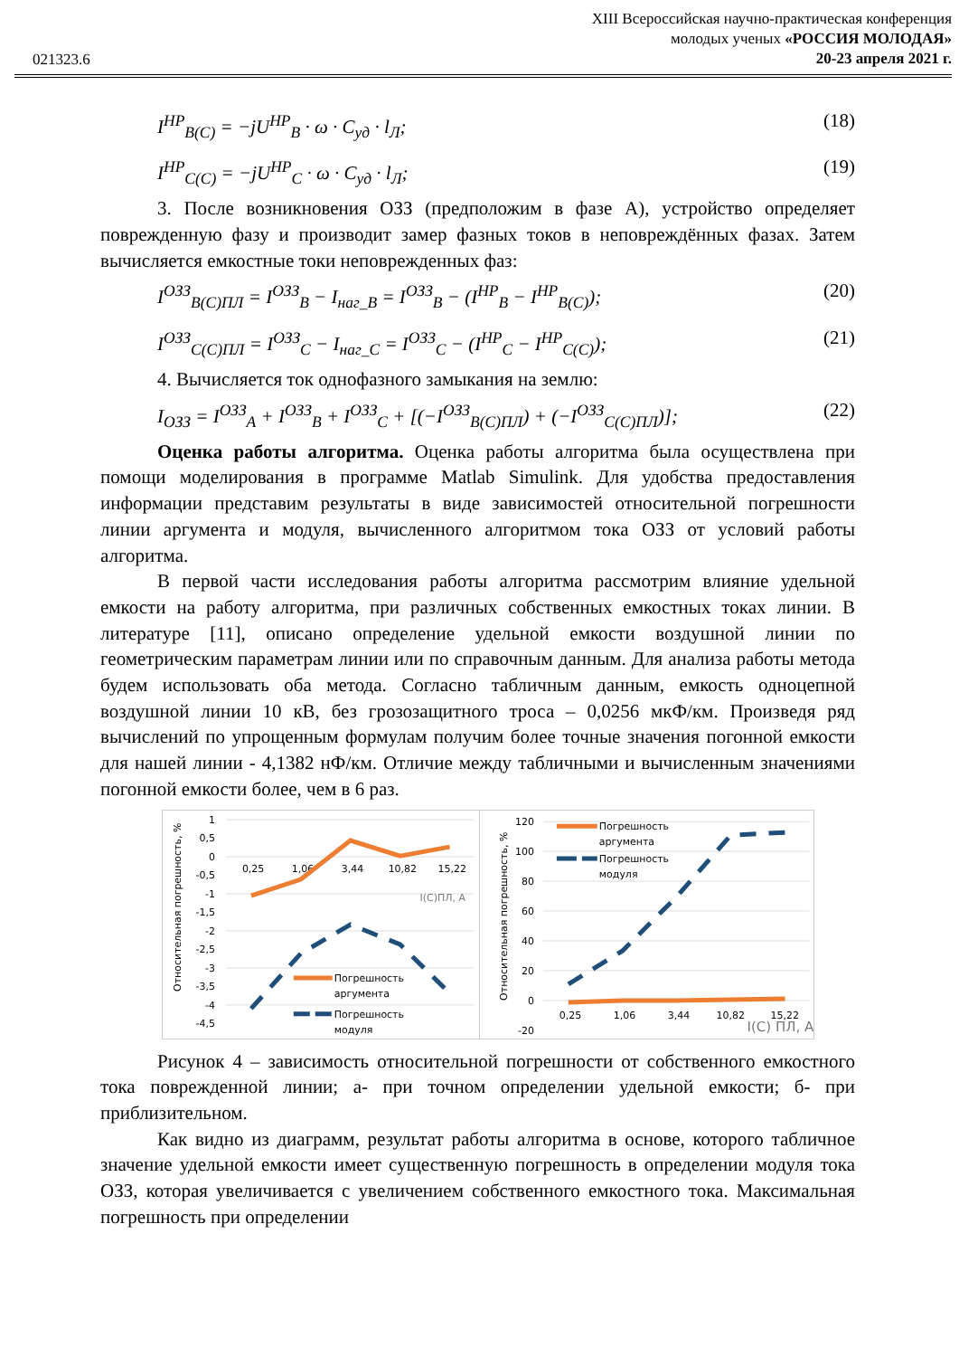021323.6
XIII Всероссийская научно-практическая конференция
молодых ученых «РОССИЯ МОЛОДАЯ»
20-23 апреля 2021 г.
I<sup>НР</sup><sub>B(C)</sub> = −jU<sup>НР</sup><sub>B</sub> · ω · C<sub>уд</sub> · l<sub>Л</sub>; (18)
I<sup>НР</sup><sub>C(C)</sub> = −jU<sup>НР</sup><sub>C</sub> · ω · C<sub>уд</sub> · l<sub>Л</sub>; (19)
3. После возникновения ОЗЗ (предположим в фазе А), устройство определяет поврежденную фазу и производит замер фазных токов в неповреждённых фазах. Затем вычисляется емкостные токи неповрежденных фаз:
I<sup>ОЗЗ</sup><sub>B(C)ПЛ</sub> = I<sup>ОЗЗ</sup><sub>B</sub> − I<sub>наг_B</sub> = I<sup>ОЗЗ</sup><sub>B</sub> − (I<sup>НР</sup><sub>B</sub> − I<sup>НР</sup><sub>B(C)</sub>); (20)
I<sup>ОЗЗ</sup><sub>C(C)ПЛ</sub> = I<sup>ОЗЗ</sup><sub>C</sub> − I<sub>наг_C</sub> = I<sup>ОЗЗ</sup><sub>C</sub> − (I<sup>НР</sup><sub>C</sub> − I<sup>НР</sup><sub>C(C)</sub>); (21)
4. Вычисляется ток однофазного замыкания на землю:
I<sub>ОЗЗ</sub> = I<sup>ОЗЗ</sup><sub>A</sub> + I<sup>ОЗЗ</sup><sub>B</sub> + I<sup>ОЗЗ</sup><sub>C</sub> + [(−I<sup>ОЗЗ</sup><sub>B(C)ПЛ</sub>) + (−I<sup>ОЗЗ</sup><sub>C(C)ПЛ</sub>)]; (22)
Оценка работы алгоритма. Оценка работы алгоритма была осуществлена при помощи моделирования в программе Matlab Simulink. Для удобства предоставления информации представим результаты в виде зависимостей относительной погрешности линии аргумента и модуля, вычисленного алгоритмом тока ОЗЗ от условий работы алгоритма.
В первой части исследования работы алгоритма рассмотрим влияние удельной емкости на работу алгоритма, при различных собственных емкостных токах линии. В литературе [11], описано определение удельной емкости воздушной линии по геометрическим параметрам линии или по справочным данным. Для анализа работы метода будем использовать оба метода. Согласно табличным данным, емкость одноцепной воздушной линии 10 кВ, без грозозащитного троса – 0,0256 мкФ/км. Произведя ряд вычислений по упрощенным формулам получим более точные значения погонной емкости для нашей линии - 4,1382 нФ/км. Отличие между табличными и вычисленным значениями погонной емкости более, чем в 6 раз.
Относительная погрешность, %
1
0,5
0
-0,5
-1
-1,5
-2
-2,5
-3
-3,5
-4
-4,5
0,25
1,06
3,44
10,82
15,22
I(С)ПЛ, А
Погрешность
аргумента
Погрешность
модуля
Относительная погрешность, %
120
100
80
60
40
20
0
-20
0,25
1,06
3,44
10,82
15,22
I(С) ПЛ, А
Погрешность
аргумента
Погрешность
модуля
Рисунок 4 – зависимость относительной погрешности от собственного емкостного тока поврежденной линии; а- при точном определении удельной емкости; б- при приблизительном.
Как видно из диаграмм, результат работы алгоритма в основе, которого табличное значение удельной емкости имеет существенную погрешность в определении модуля тока ОЗЗ, которая увеличивается с увеличением собственного емкостного тока. Максимальная погрешность при определении